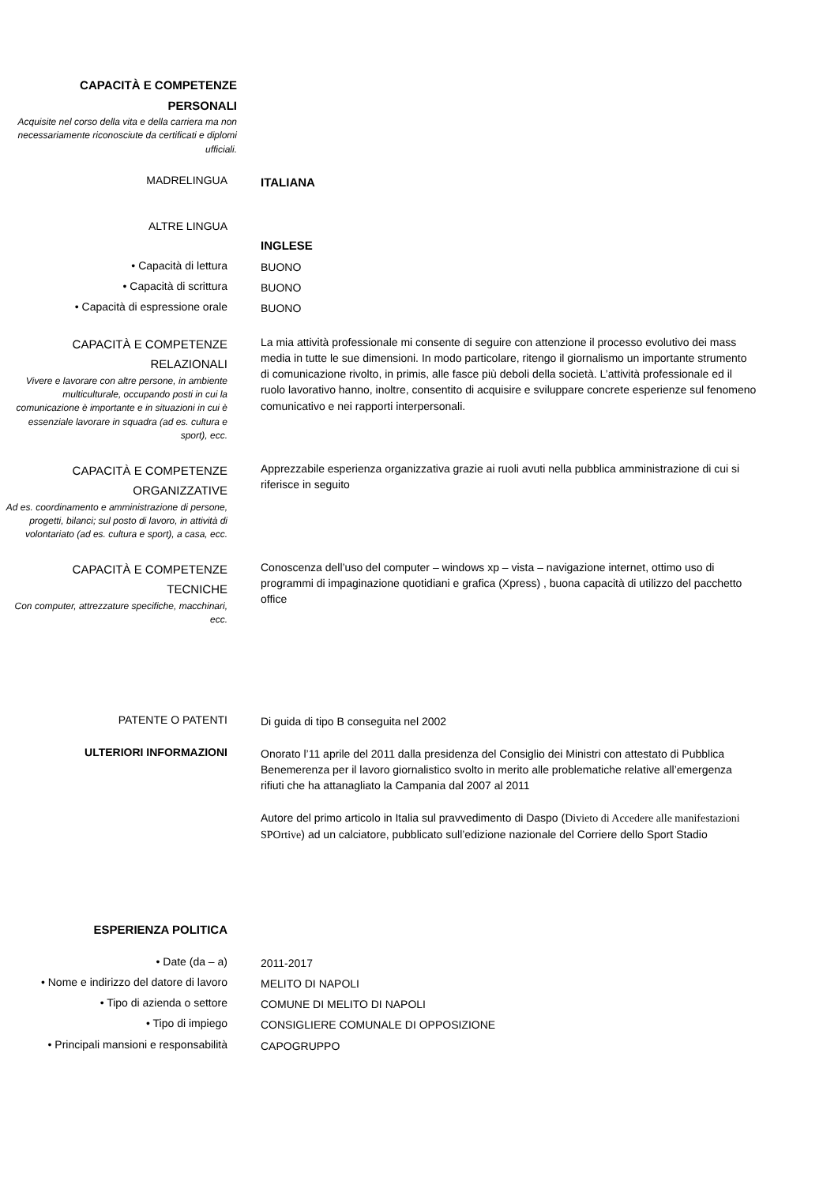CAPACITÀ E COMPETENZE
PERSONALI
Acquisite nel corso della vita e della carriera ma non necessariamente riconosciute da certificati e diplomi ufficiali.
MADRELINGUA
ITALIANA
ALTRE LINGUA
INGLESE
• Capacità di lettura
BUONO
• Capacità di scrittura
BUONO
• Capacità di espressione orale
BUONO
CAPACITÀ E COMPETENZE
RELAZIONALI
Vivere e lavorare con altre persone, in ambiente multiculturale, occupando posti in cui la comunicazione è importante e in situazioni in cui è essenziale lavorare in squadra (ad es. cultura e sport), ecc.
La mia attività professionale mi consente di seguire con attenzione il processo evolutivo dei mass media in tutte le sue dimensioni. In modo particolare, ritengo il giornalismo un importante strumento di comunicazione rivolto, in primis, alle fasce più deboli della società. L’attività professionale ed il ruolo lavorativo hanno, inoltre, consentito di acquisire e sviluppare concrete esperienze sul fenomeno comunicativo e nei rapporti interpersonali.
CAPACITÀ E COMPETENZE
ORGANIZZATIVE
Ad es. coordinamento e amministrazione di persone, progetti, bilanci; sul posto di lavoro, in attività di volontariato (ad es. cultura e sport), a casa, ecc.
Apprezzabile esperienza organizzativa grazie ai ruoli avuti nella pubblica amministrazione di cui si riferisce in seguito
CAPACITÀ E COMPETENZE
TECNICHE
Con computer, attrezzature specifiche, macchinari, ecc.
Conoscenza dell’uso del computer – windows xp – vista – navigazione internet, ottimo uso di programmi di impaginazione quotidiani e grafica (Xpress) , buona capacità di utilizzo del pacchetto office
PATENTE O PATENTI
Di guida di tipo B conseguita nel 2002
ULTERIORI INFORMAZIONI
Onorato l’11 aprile del 2011 dalla presidenza del Consiglio dei Ministri con attestato di Pubblica Benemerenza per il lavoro giornalistico svolto in merito alle problematiche relative all’emergenza rifiuti che ha attanagliato la Campania dal 2007 al 2011
Autore del primo articolo in Italia sul pravvedimento di Daspo (Divieto di Accedere alle manifestazioni SPOrtive) ad un calciatore, pubblicato sull’edizione nazionale del Corriere dello Sport Stadio
ESPERIENZA POLITICA
• Date (da – a)
2011-2017
• Nome e indirizzo del datore di lavoro
MELITO DI NAPOLI
• Tipo di azienda o settore
COMUNE DI MELITO DI NAPOLI
• Tipo di impiego
CONSIGLIERE COMUNALE DI OPPOSIZIONE
• Principali mansioni e responsabilità
CAPOGRUPPO